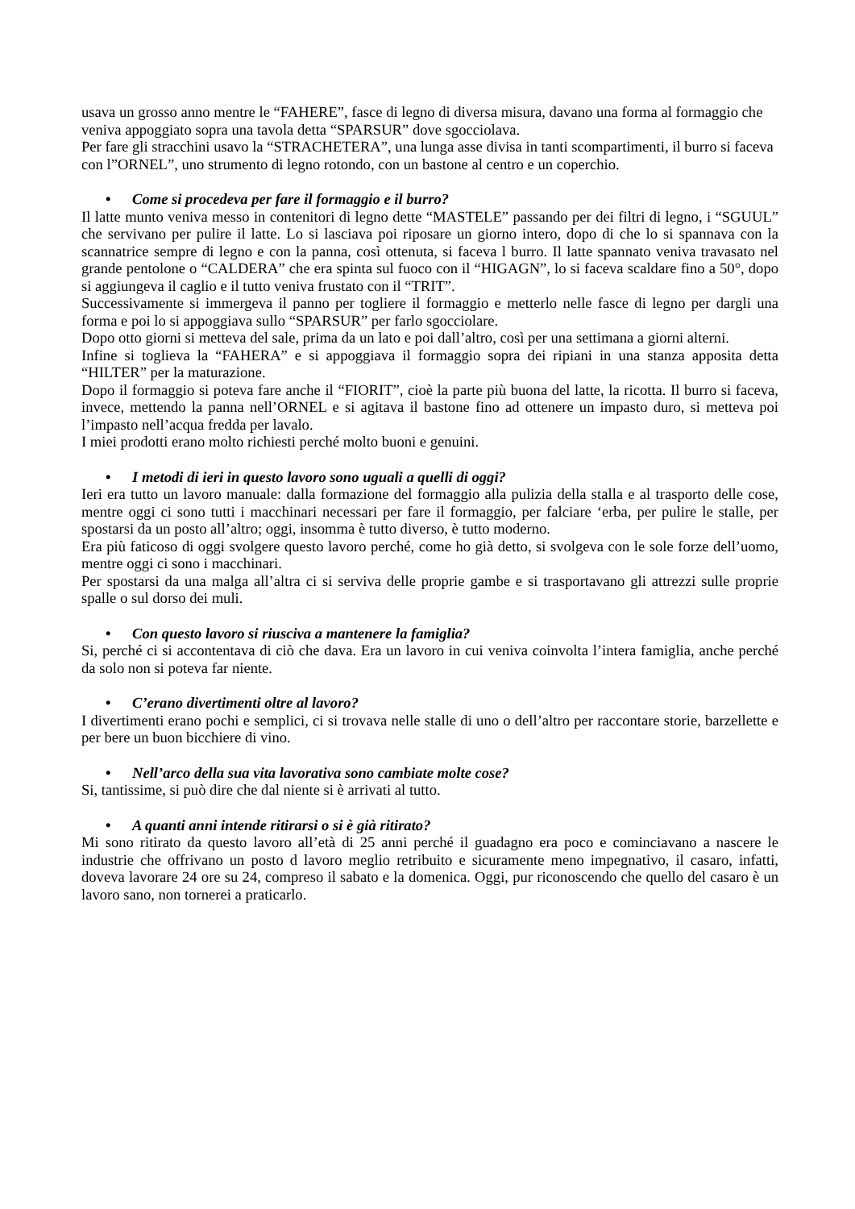usava un grosso anno mentre le “FAHERE”, fasce di legno di diversa misura, davano una forma al formaggio che veniva appoggiato sopra una tavola detta “SPARSUR” dove sgocciolava.
Per fare gli stracchini usavo la “STRACHETERA”, una lunga asse divisa in tanti scompartimenti, il burro si faceva con l”ORNEL”, uno strumento di legno rotondo, con un bastone al centro e un coperchio.
• Come si procedeva per fare il formaggio e il burro?
Il latte munto veniva messo in contenitori di legno dette “MASTELE” passando per dei filtri di legno, i “SGUUL” che servivano per pulire il latte. Lo si lasciava poi riposare un giorno intero, dopo di che lo si spannava con la scannatrice sempre di legno e con la panna, così ottenuta, si faceva l burro. Il latte spannato veniva travasato nel grande pentolone o “CALDERA” che era spinta sul fuoco con il “HIGAGN”, lo si faceva scaldare fino a 50°, dopo si aggiungeva il caglio e il tutto veniva frustato con il “TRIT”.
Successivamente si immergeva il panno per togliere il formaggio e metterlo nelle fasce di legno per dargli una forma e poi lo si appoggiava sullo “SPARSUR” per farlo sgocciolare.
Dopo otto giorni si metteva del sale, prima da un lato e poi dall’altro, così per una settimana a giorni alterni.
Infine si toglieva la “FAHERA” e si appoggiava il formaggio sopra dei ripiani in una stanza apposita detta “HILTER” per la maturazione.
Dopo il formaggio si poteva fare anche il “FIORIT”, cioè la parte più buona del latte, la ricotta. Il burro si faceva, invece, mettendo la panna nell’ORNEL e si agitava il bastone fino ad ottenere un impasto duro, si metteva poi l’impasto nell’acqua fredda per lavalo.
I miei prodotti erano molto richiesti perché molto buoni e genuini.
• I metodi di ieri in questo lavoro sono uguali a quelli di oggi?
Ieri era tutto un lavoro manuale: dalla formazione del formaggio alla pulizia della stalla e al trasporto delle cose, mentre oggi ci sono tutti i macchinari necessari per fare il formaggio, per falciare ‘erba, per pulire le stalle, per spostarsi da un posto all’altro; oggi, insomma è tutto diverso, è tutto moderno.
Era più faticoso di oggi svolgere questo lavoro perché, come ho già detto, si svolgeva con le sole forze dell’uomo, mentre oggi ci sono i macchinari.
Per spostarsi da una malga all’altra ci si serviva delle proprie gambe e si trasportavano gli attrezzi sulle proprie spalle o sul dorso dei muli.
• Con questo lavoro si riusciva a mantenere la famiglia?
Si, perché ci si accontentava di ciò che dava. Era un lavoro in cui veniva coinvolta l’intera famiglia, anche perché da solo non si poteva far niente.
• C’erano divertimenti oltre al lavoro?
I divertimenti erano pochi e semplici, ci si trovava nelle stalle di uno o dell’altro per raccontare storie, barzellette e per bere un buon bicchiere di vino.
• Nell’arco della sua vita lavorativa sono cambiate molte cose?
Si, tantissime, si può dire che dal niente si è arrivati al tutto.
• A quanti anni intende ritirarsi o si è già ritirato?
Mi sono ritirato da questo lavoro all’età di 25 anni perché il guadagno era poco e cominciavano a nascere le industrie che offrivano un posto d lavoro meglio retribuito e sicuramente meno impegnativo, il casaro, infatti, doveva lavorare 24 ore su 24, compreso il sabato e la domenica. Oggi, pur riconoscendo che quello del casaro è un lavoro sano, non tornerei a praticarlo.